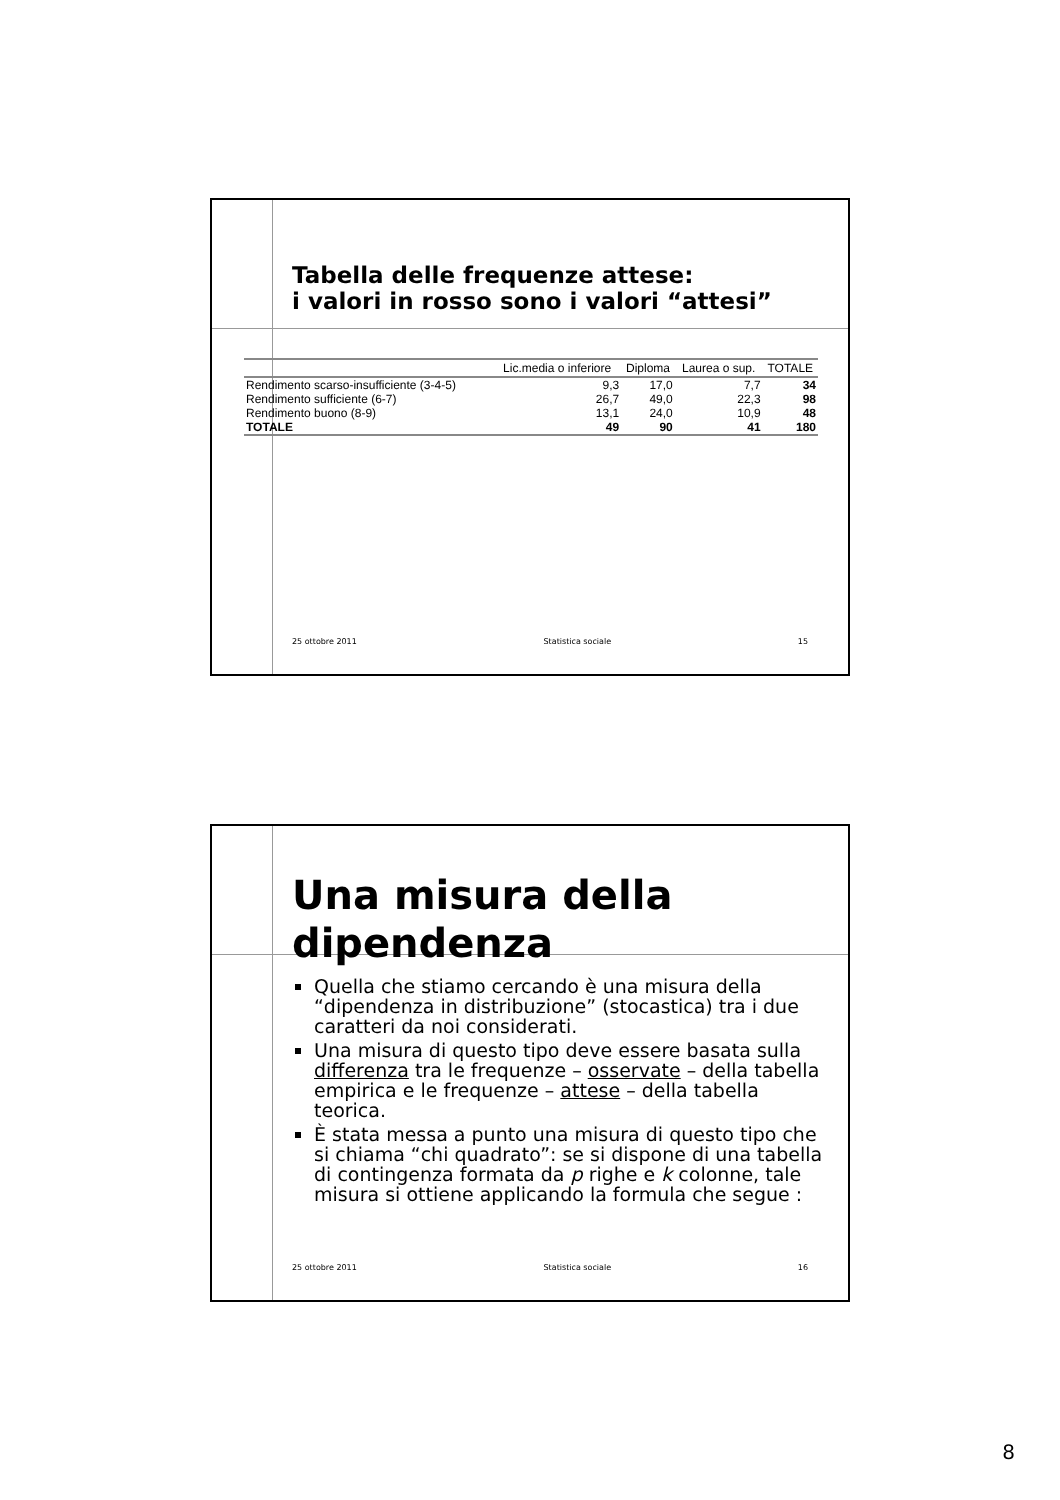Tabella delle frequenze attese:
i valori in rosso sono i valori “attesi”
| | Lic.media o inferiore | Diploma | Laurea o sup. | TOTALE |
| --- | --- | --- | --- | --- |
| Rendimento scarso-insufficiente (3-4-5) | 9,3 | 17,0 | 7,7 | 34 |
| Rendimento sufficiente (6-7) | 26,7 | 49,0 | 22,3 | 98 |
| Rendimento buono (8-9) | 13,1 | 24,0 | 10,9 | 48 |
| TOTALE | 49 | 90 | 41 | 180 |
25 ottobre 2011 Statistica sociale 15
Una misura della
dipendenza
Quella che stiamo cercando è una misura della “dipendenza in distribuzione” (stocastica) tra i due caratteri da noi considerati.
Una misura di questo tipo deve essere basata sulla differenza tra le frequenze – osservate – della tabella empirica e le frequenze – attese – della tabella teorica.
È stata messa a punto una misura di questo tipo che si chiama “chi quadrato”: se si dispone di una tabella di contingenza formata da p righe e k colonne, tale misura si ottiene applicando la formula che segue :
25 ottobre 2011 Statistica sociale 16
8